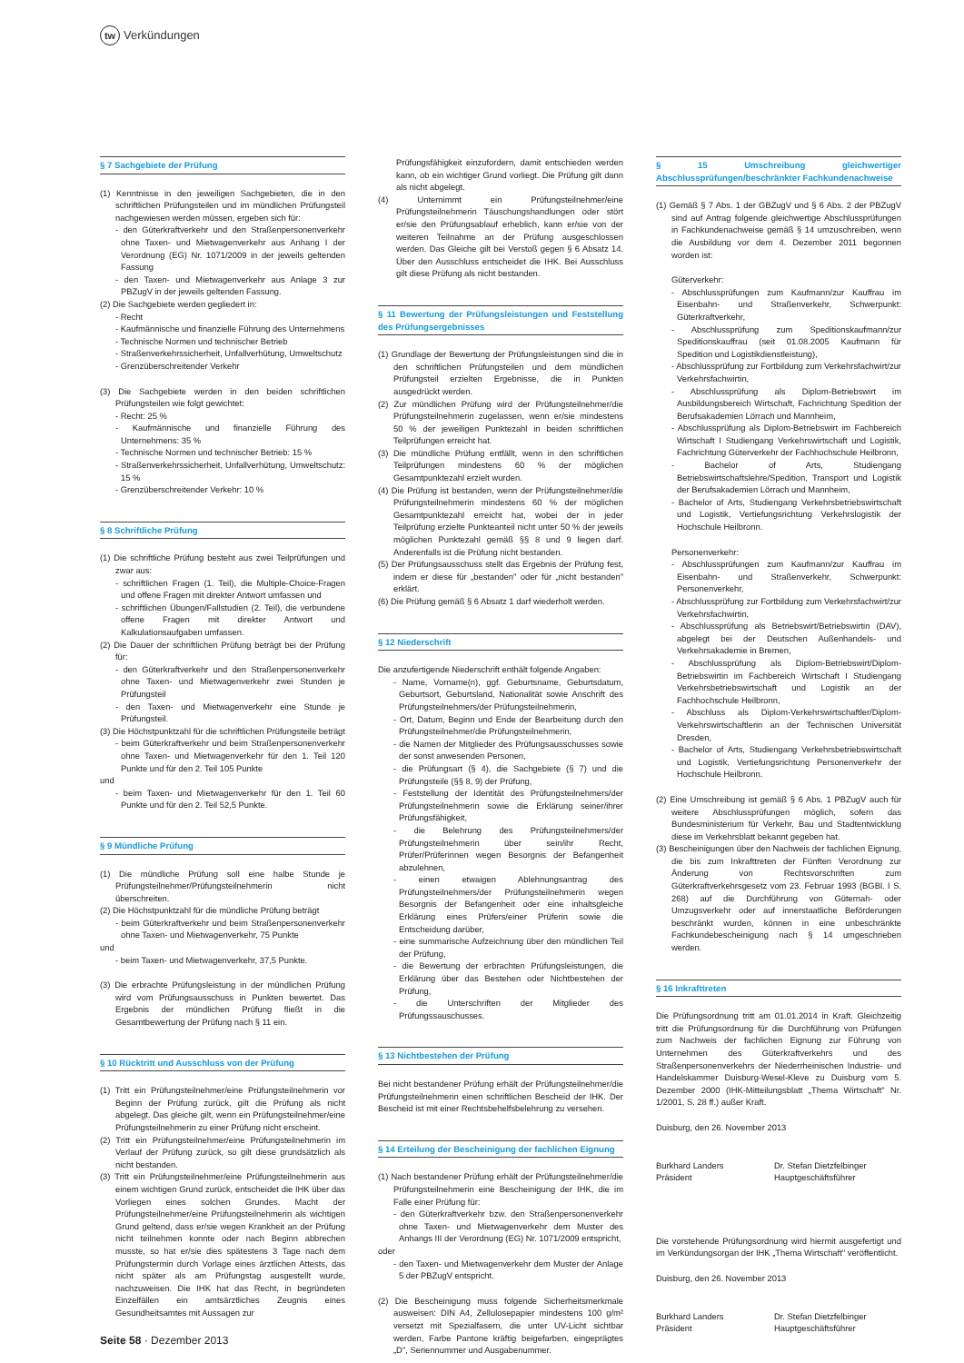tw Verkündungen
§ 7 Sachgebiete der Prüfung
(1) Kenntnisse in den jeweiligen Sachgebieten, die in den schriftlichen Prüfungsteilen und im mündlichen Prüfungsteil nachgewiesen werden müssen, ergeben sich für:
- den Güterkraftverkehr und den Straßenpersonenverkehr ohne Taxen- und Mietwagenverkehr aus Anhang I der Verordnung (EG) Nr. 1071/2009 in der jeweils geltenden Fassung
- den Taxen- und Mietwagenverkehr aus Anlage 3 zur PBZugV in der jeweils geltenden Fassung.
(2) Die Sachgebiete werden gegliedert in:
- Recht
- Kaufmännische und finanzielle Führung des Unternehmens
- Technische Normen und technischer Betrieb
- Straßenverkehrssicherheit, Unfallverhütung, Umweltschutz
- Grenzüberschreitender Verkehr
(3) Die Sachgebiete werden in den beiden schriftlichen Prüfungsteilen wie folgt gewichtet:
- Recht: 25 %
- Kaufmännische und finanzielle Führung des Unternehmens: 35 %
- Technische Normen und technischer Betrieb: 15 %
- Straßenverkehrssicherheit, Unfallverhütung, Umweltschutz: 15 %
- Grenzüberschreitender Verkehr: 10 %
§ 8 Schriftliche Prüfung
(1) Die schriftliche Prüfung besteht aus zwei Teilprüfungen und zwar aus:
- schriftlichen Fragen (1. Teil), die Multiple-Choice-Fragen und offene Fragen mit direkter Antwort umfassen und
- schriftlichen Übungen/Fallstudien (2. Teil), die verbundene offene Fragen mit direkter Antwort und Kalkulationsaufgaben umfassen.
(2) Die Dauer der schriftlichen Prüfung beträgt bei der Prüfung für:
- den Güterkraftverkehr und den Straßenpersonenverkehr ohne Taxen- und Mietwagenverkehr zwei Stunden je Prüfungsteil
- den Taxen- und Mietwagenverkehr eine Stunde je Prüfungsteil.
(3) Die Höchstpunktzahl für die schriftlichen Prüfungsteile beträgt
- beim Güterkraftverkehr und beim Straßenpersonenverkehr ohne Taxen- und Mietwagenverkehr für den 1. Teil 120 Punkte und für den 2. Teil 105 Punkte
und
- beim Taxen- und Mietwagenverkehr für den 1. Teil 60 Punkte und für den 2. Teil 52,5 Punkte.
§ 9 Mündliche Prüfung
(1) Die mündliche Prüfung soll eine halbe Stunde je Prüfungsteilnehmer/Prüfungsteilnehmerin nicht überschreiten.
(2) Die Höchstpunktzahl für die mündliche Prüfung beträgt
- beim Güterkraftverkehr und beim Straßenpersonenverkehr ohne Taxen- und Mietwagenverkehr, 75 Punkte
und
- beim Taxen- und Mietwagenverkehr, 37,5 Punkte.
(3) Die erbrachte Prüfungsleistung in der mündlichen Prüfung wird vom Prüfungsausschuss in Punkten bewertet. Das Ergebnis der mündlichen Prüfung fließt in die Gesamtbewertung der Prüfung nach § 11 ein.
§ 10 Rücktritt und Ausschluss von der Prüfung
(1) Tritt ein Prüfungsteilnehmer/eine Prüfungsteilnehmerin vor Beginn der Prüfung zurück, gilt die Prüfung als nicht abgelegt. Das gleiche gilt, wenn ein Prüfungsteilnehmer/eine Prüfungsteilnehmerin zu einer Prüfung nicht erscheint.
(2) Tritt ein Prüfungsteilnehmer/eine Prüfungsteilnehmerin im Verlauf der Prüfung zurück, so gilt diese grundsätzlich als nicht bestanden.
(3) Tritt ein Prüfungsteilnehmer/eine Prüfungsteilnehmerin aus einem wichtigen Grund zurück, entscheidet die IHK über das Vorliegen eines solchen Grundes. Macht der Prüfungsteilnehmer/eine Prüfungsteilnehmerin als wichtigen Grund geltend, dass er/sie wegen Krankheit an der Prüfung nicht teilnehmen konnte oder nach Beginn abbrechen musste, so hat er/sie dies spätestens 3 Tage nach dem Prüfungstermin durch Vorlage eines ärztlichen Attests, das nicht später als am Prüfungstag ausgestellt wurde, nachzuweisen. Die IHK hat das Recht, in begründeten Einzelfällen ein amtsärztliches Zeugnis eines Gesundheitsamtes mit Aussagen zur
Prüfungsfähigkeit einzufordern, damit entschieden werden kann, ob ein wichtiger Grund vorliegt. Die Prüfung gilt dann als nicht abgelegt.
(4) Unternimmt ein Prüfungsteilnehmer/eine Prüfungsteilnehmerin Täuschungshandlungen oder stört er/sie den Prüfungsablauf erheblich, kann er/sie von der weiteren Teilnahme an der Prüfung ausgeschlossen werden. Das Gleiche gilt bei Verstoß gegen § 6 Absatz 14. Über den Ausschluss entscheidet die IHK. Bei Ausschluss gilt diese Prüfung als nicht bestanden.
§ 11 Bewertung der Prüfungsleistungen und Feststellung des Prüfungsergebnisses
(1) Grundlage der Bewertung der Prüfungsleistungen sind die in den schriftlichen Prüfungsteilen und dem mündlichen Prüfungsteil erzielten Ergebnisse, die in Punkten ausgedrückt werden.
(2) Zur mündlichen Prüfung wird der Prüfungsteilnehmer/die Prüfungsteilnehmerin zugelassen, wenn er/sie mindestens 50 % der jeweiligen Punktezahl in beiden schriftlichen Teilprüfungen erreicht hat.
(3) Die mündliche Prüfung entfällt, wenn in den schriftlichen Teilprüfungen mindestens 60 % der möglichen Gesamtpunktezahl erzielt wurden.
(4) Die Prüfung ist bestanden, wenn der Prüfungsteilnehmer/die Prüfungsteilnehmerin mindestens 60 % der möglichen Gesamtpunktezahl erreicht hat, wobei der in jeder Teilprüfung erzielte Punkteanteil nicht unter 50 % der jeweils möglichen Punktezahl gemäß §§ 8 und 9 liegen darf. Anderenfalls ist die Prüfung nicht bestanden.
(5) Der Prüfungsausschuss stellt das Ergebnis der Prüfung fest, indem er diese für „bestanden" oder für „nicht bestanden" erklärt.
(6) Die Prüfung gemäß § 6 Absatz 1 darf wiederholt werden.
§ 12 Niederschrift
Die anzufertigende Niederschrift enthält folgende Angaben:
- Name, Vorname(n), ggf. Geburtsname, Geburtsdatum, Geburtsort, Geburtsland, Nationalität sowie Anschrift des Prüfungsteilnehmers/der Prüfungsteilnehmerin,
- Ort, Datum, Beginn und Ende der Bearbeitung durch den Prüfungsteilnehmer/die Prüfungsteilnehmerin,
- die Namen der Mitglieder des Prüfungsausschusses sowie der sonst anwesenden Personen,
- die Prüfungsart (§ 4), die Sachgebiete (§ 7) und die Prüfungsteile (§§ 8, 9) der Prüfung,
- Feststellung der Identität des Prüfungsteilnehmers/der Prüfungsteilnehmerin sowie die Erklärung seiner/ihrer Prüfungsfähigkeit,
- die Belehrung des Prüfungsteilnehmers/der Prüfungsteilnehmerin über sein/ihr Recht, Prüfer/Prüferinnen wegen Besorgnis der Befangenheit abzulehnen,
- einen etwaigen Ablehnungsantrag des Prüfungsteilnehmers/der Prüfungsteilnehmerin wegen Besorgnis der Befangenheit oder eine inhaltsgleiche Erklärung eines Prüfers/einer Prüferin sowie die Entscheidung darüber,
- eine summarische Aufzeichnung über den mündlichen Teil der Prüfung,
- die Bewertung der erbrachten Prüfungsleistungen, die Erklärung über das Bestehen oder Nichtbestehen der Prüfung,
- die Unterschriften der Mitglieder des Prüfungssauschusses.
§ 13 Nichtbestehen der Prüfung
Bei nicht bestandener Prüfung erhält der Prüfungsteilnehmer/die Prüfungsteilnehmerin einen schriftlichen Bescheid der IHK. Der Bescheid ist mit einer Rechtsbehelfsbelehrung zu versehen.
§ 14 Erteilung der Bescheinigung der fachlichen Eignung
(1) Nach bestandener Prüfung erhält der Prüfungsteilnehmer/die Prüfungsteilnehmerin eine Bescheinigung der IHK, die im Falle einer Prüfung für:
- den Güterkraftverkehr bzw. den Straßenpersonenverkehr ohne Taxen- und Mietwagenverkehr dem Muster des Anhangs III der Verordnung (EG) Nr. 1071/2009 entspricht,
oder
- den Taxen- und Mietwagenverkehr dem Muster der Anlage 5 der PBZugV entspricht.
(2) Die Bescheinigung muss folgende Sicherheitsmerkmale ausweisen: DIN A4, Zellulosepapier mindestens 100 g/m² versetzt mit Spezialfasern, die unter UV-Licht sichtbar werden, Farbe Pantone kräftig beigefarben, eingeprägtes „D", Seriennummer und Ausgabenummer.
§ 15 Umschreibung gleichwertiger Abschlussprüfungen/beschränkter Fachkundenachweise
(1) Gemäß § 7 Abs. 1 der GBZugV und § 6 Abs. 2 der PBZugV sind auf Antrag folgende gleichwertige Abschlussprüfungen in Fachkundenachweise gemäß § 14 umzuschreiben, wenn die Ausbildung vor dem 4. Dezember 2011 begonnen worden ist:
Güterverkehr:
- Abschlussprüfungen zum Kaufmann/zur Kauffrau im Eisenbahn- und Straßenverkehr, Schwerpunkt: Güterkraftverkehr,
- Abschlussprüfung zum Speditionskaufmann/zur Speditionskauffrau (seit 01.08.2005 Kaufmann für Spedition und Logistikdienstleistung),
- Abschlussprüfung zur Fortbildung zum Verkehrsfachwirt/zur Verkehrsfachwirtin,
- Abschlussprüfung als Diplom-Betriebswirt im Ausbildungsbereich Wirtschaft, Fachrichtung Spedition der Berufsakademien Lörrach und Mannheim,
- Abschlussprüfung als Diplom-Betriebswirt im Fachbereich Wirtschaft I Studiengang Verkehrswirtschaft und Logistik, Fachrichtung Güterverkehr der Fachhochschule Heilbronn,
- Bachelor of Arts, Studiengang Betriebswirtschaftslehre/Spedition, Transport und Logistik der Berufsakademien Lörrach und Mannheim,
- Bachelor of Arts, Studiengang Verkehrsbetriebswirtschaft und Logistik, Vertiefungsrichtung Verkehrslogistik der Hochschule Heilbronn.
Personenverkehr:
- Abschlussprüfungen zum Kaufmann/zur Kauffrau im Eisenbahn- und Straßenverkehr, Schwerpunkt: Personenverkehr,
- Abschlussprüfung zur Fortbildung zum Verkehrsfachwirt/zur Verkehrsfachwirtin,
- Abschlussprüfung als Betriebswirt/Betriebswirtin (DAV), abgelegt bei der Deutschen Außenhandels- und Verkehrsakademie in Bremen,
- Abschlussprüfung als Diplom-Betriebswirt/Diplom-Betriebswirtin im Fachbereich Wirtschaft I Studiengang Verkehrsbetriebswirtschaft und Logistik an der Fachhochschule Heilbronn,
- Abschluss als Diplom-Verkehrswirtschaftler/Diplom-Verkehrswirtschaftlerin an der Technischen Universität Dresden,
- Bachelor of Arts, Studiengang Verkehrsbetriebswirtschaft und Logistik, Vertiefungsrichtung Personenverkehr der Hochschule Heilbronn.
(2) Eine Umschreibung ist gemäß § 6 Abs. 1 PBZugV auch für weitere Abschlussprüfungen möglich, sofern das Bundesministerium für Verkehr, Bau und Stadtentwicklung diese im Verkehrsblatt bekannt gegeben hat.
(3) Bescheinigungen über den Nachweis der fachlichen Eignung, die bis zum Inkrafttreten der Fünften Verordnung zur Änderung von Rechtsvorschriften zum Güterkraftverkehrsgesetz vom 23. Februar 1993 (BGBl. I S. 268) auf die Durchführung von Güternah- oder Umzugsverkehr oder auf innerstaatliche Beförderungen beschränkt wurden, können in eine unbeschränkte Fachkundebescheinigung nach § 14 umgeschrieben werden.
§ 16 Inkrafttreten
Die Prüfungsordnung tritt am 01.01.2014 in Kraft. Gleichzeitig tritt die Prüfungsordnung für die Durchführung von Prüfungen zum Nachweis der fachlichen Eignung zur Führung von Unternehmen des Güterkraftverkehrs und des Straßenpersonenverkehrs der Niederrheinischen Industrie- und Handelskammer Duisburg-Wesel-Kleve zu Duisburg vom 5. Dezember 2000 (IHK-Mitteilungsblatt „Thema Wirtschaft" Nr. 1/2001, S. 28 ff.) außer Kraft.
Duisburg, den 26. November 2013
Burkhard Landers
Präsident
Dr. Stefan Dietzfelbinger
Hauptgeschäftsführer
Die vorstehende Prüfungsordnung wird hiermit ausgefertigt und im Verkündungsorgan der IHK „Thema Wirtschaft" veröffentlicht.
Duisburg, den 26. November 2013
Burkhard Landers
Präsident
Dr. Stefan Dietzfelbinger
Hauptgeschäftsführer
Seite 58 · Dezember 2013